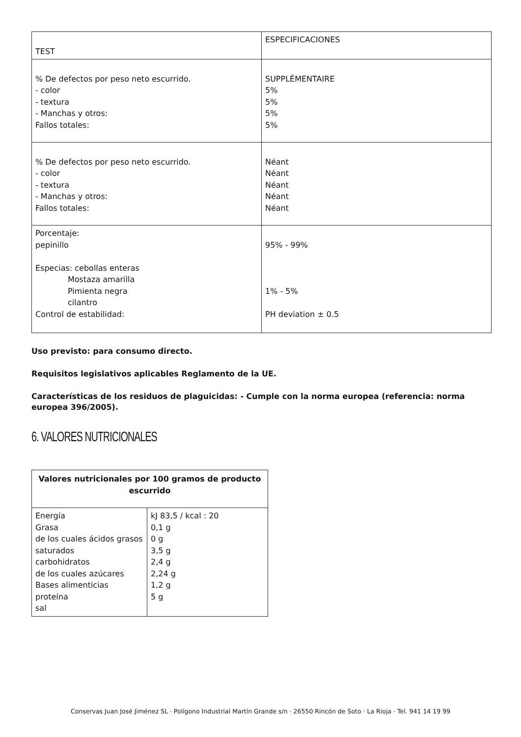| TEST | ESPECIFICACIONES |
| % De defectos por peso neto escurrido. - color - textura - Manchas y otros: Fallos totales: | SUPPLÉMENTAIRE 5% 5% 5% 5% |
| % De defectos por peso neto escurrido. - color - textura - Manchas y otros: Fallos totales: | Néant Néant Néant Néant Néant |
| Porcentaje: pepinillo Especias: cebollas enteras Mostaza amarilla Pimienta negra cilantro Control de estabilidad: | 95% - 99% 1% - 5% PH deviation ± 0.5 |
Uso previsto: para consumo directo.
Requisitos legislativos aplicables Reglamento de la UE.
Características de los residuos de plaguicidas: - Cumple con la norma europea (referencia: norma europea 396/2005).
6. VALORES NUTRICIONALES
| Valores nutricionales por 100 gramos de producto escurrido | |
| --- | --- |
| Energía Grasa de los cuales ácidos grasos saturados carbohidratos de los cuales azúcares Bases alimenticias proteína sal | kJ 83,5 / kcal : 20 0,1 g 0 g 3,5 g 2,4 g 2,24 g 1,2 g 5 g |
Conservas Juan José Jiménez SL · Polígono Industrial Martín Grande s/n · 26550 Rincón de Soto · La Rioja · Tel. 941 14 19 99